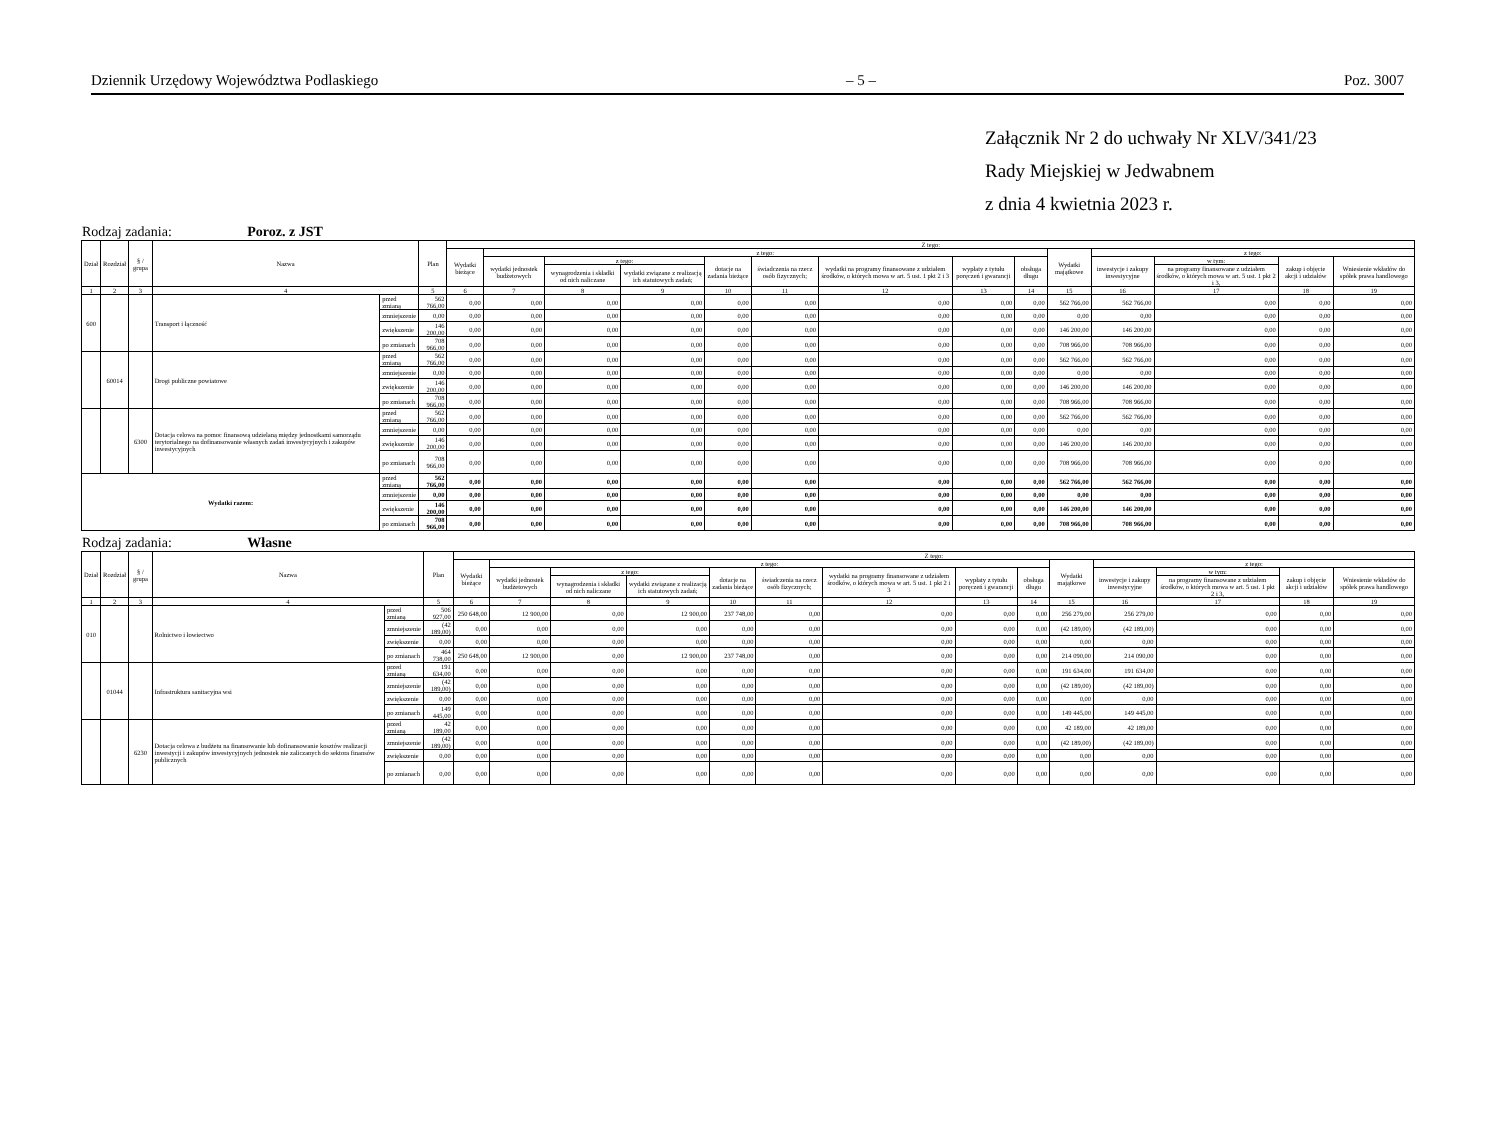Dziennik Urzędowy Województwa Podlaskiego – 5 – Poz. 3007
Załącznik Nr 2 do uchwały Nr XLV/341/23
Rady Miejskiej w Jedwabnem
z dnia 4 kwietnia 2023 r.
Rodzaj zadania: Poroz. z JST
| Dział | Rozdział | § / grupa | Nazwa | | Plan | Z tego: | | | | | | | | | | | | | |
| --- | --- | --- | --- | --- | --- | --- | --- | --- | --- | --- | --- | --- | --- | --- | --- | --- | --- | --- | --- |
| | | | | | | Wydatki bieżące | z tego: | | | | | | | | Wydatki majątkowe | z tego: | | | |
| | | | | | | | wydatki jednostek budżetowych | z tego: | | dotacje na zadania bieżące | świadczenia na rzecz osób fizycznych; | wydatki na programy finansowane z udziałem środków, o których mowa w art. 5 ust. 1 pkt 2 i 3 | wypłaty z tytułu poręczeń i gwarancji | obsługa długu | | inwestycje i zakupy inwestycyjne | w tym: | zakup i objęcie akcji i udziałów | Wniesienie wkładów do spółek prawa handlowego |
| | | | | | | | | wynagrodzenia i składki od nich naliczane | wydatki związane z realizacją ich statutowych zadań; | | | | | | | | na programy finansowane z udziałem środków, o których mowa w art. 5 ust. 1 pkt 2 i 3, | | |
| 1 | 2 | 3 | 4 | | 5 | 6 | 7 | 8 | 9 | 10 | 11 | 12 | 13 | 14 | 15 | 16 | 17 | 18 | 19 |
| 600 | | | Transport i łączność | przed zmianą | 562 766,00 | 0,00 | 0,00 | 0,00 | 0,00 | 0,00 | 0,00 | 0,00 | 0,00 | 0,00 | 562 766,00 | 562 766,00 | 0,00 | 0,00 | 0,00 |
| | | | | zmniejszenie | 0,00 | 0,00 | 0,00 | 0,00 | 0,00 | 0,00 | 0,00 | 0,00 | 0,00 | 0,00 | 0,00 | 0,00 | 0,00 | 0,00 | 0,00 |
| | | | | zwiększenie | 146 200,00 | 0,00 | 0,00 | 0,00 | 0,00 | 0,00 | 0,00 | 0,00 | 0,00 | 0,00 | 146 200,00 | 146 200,00 | 0,00 | 0,00 | 0,00 |
| | | | | po zmianach | 708 966,00 | 0,00 | 0,00 | 0,00 | 0,00 | 0,00 | 0,00 | 0,00 | 0,00 | 0,00 | 708 966,00 | 708 966,00 | 0,00 | 0,00 | 0,00 |
| | 60014 | | Drogi publiczne powiatowe | przed zmianą | 562 766,00 | 0,00 | 0,00 | 0,00 | 0,00 | 0,00 | 0,00 | 0,00 | 0,00 | 0,00 | 562 766,00 | 562 766,00 | 0,00 | 0,00 | 0,00 |
| | | | | zmniejszenie | 0,00 | 0,00 | 0,00 | 0,00 | 0,00 | 0,00 | 0,00 | 0,00 | 0,00 | 0,00 | 0,00 | 0,00 | 0,00 | 0,00 | 0,00 |
| | | | | zwiększenie | 146 200,00 | 0,00 | 0,00 | 0,00 | 0,00 | 0,00 | 0,00 | 0,00 | 0,00 | 0,00 | 146 200,00 | 146 200,00 | 0,00 | 0,00 | 0,00 |
| | | | | po zmianach | 708 966,00 | 0,00 | 0,00 | 0,00 | 0,00 | 0,00 | 0,00 | 0,00 | 0,00 | 0,00 | 708 966,00 | 708 966,00 | 0,00 | 0,00 | 0,00 |
| | | 6300 | Dotacja celowa na pomoc finansową udzielaną między jednostkami samorządu terytorialnego na dofinansowanie własnych zadań inwestycyjnych i zakupów inwestycyjnych | przed zmianą | 562 766,00 | 0,00 | 0,00 | 0,00 | 0,00 | 0,00 | 0,00 | 0,00 | 0,00 | 0,00 | 562 766,00 | 562 766,00 | 0,00 | 0,00 | 0,00 |
| | | | | zmniejszenie | 0,00 | 0,00 | 0,00 | 0,00 | 0,00 | 0,00 | 0,00 | 0,00 | 0,00 | 0,00 | 0,00 | 0,00 | 0,00 | 0,00 | 0,00 |
| | | | | zwiększenie | 146 200,00 | 0,00 | 0,00 | 0,00 | 0,00 | 0,00 | 0,00 | 0,00 | 0,00 | 0,00 | 146 200,00 | 146 200,00 | 0,00 | 0,00 | 0,00 |
| | | | | po zmianach | 708 966,00 | 0,00 | 0,00 | 0,00 | 0,00 | 0,00 | 0,00 | 0,00 | 0,00 | 0,00 | 708 966,00 | 708 966,00 | 0,00 | 0,00 | 0,00 |
| Wydatki razem: | | | | przed zmianą | 562 766,00 | 0,00 | 0,00 | 0,00 | 0,00 | 0,00 | 0,00 | 0,00 | 0,00 | 0,00 | 562 766,00 | 562 766,00 | 0,00 | 0,00 | 0,00 |
| | | | | zmniejszenie | 0,00 | 0,00 | 0,00 | 0,00 | 0,00 | 0,00 | 0,00 | 0,00 | 0,00 | 0,00 | 0,00 | 0,00 | 0,00 | 0,00 | 0,00 |
| | | | | zwiększenie | 146 200,00 | 0,00 | 0,00 | 0,00 | 0,00 | 0,00 | 0,00 | 0,00 | 0,00 | 0,00 | 146 200,00 | 146 200,00 | 0,00 | 0,00 | 0,00 |
| | | | | po zmianach | 708 966,00 | 0,00 | 0,00 | 0,00 | 0,00 | 0,00 | 0,00 | 0,00 | 0,00 | 0,00 | 708 966,00 | 708 966,00 | 0,00 | 0,00 | 0,00 |
Rodzaj zadania: Własne
| Dział | Rozdział | § / grupa | Nazwa | | Plan | Z tego: | | | | | | | | | | | | | |
| --- | --- | --- | --- | --- | --- | --- | --- | --- | --- | --- | --- | --- | --- | --- | --- | --- | --- | --- | --- |
| | | | | | | Wydatki bieżące | z tego: | | | | | | | | Wydatki majątkowe | z tego: | | | |
| | | | | | | | wydatki jednostek budżetowych | z tego: | | dotacje na zadania bieżące | świadczenia na rzecz osób fizycznych; | wydatki na programy finansowane z udziałem środków, o których mowa w art. 5 ust. 1 pkt 2 i 3 | wypłaty z tytułu poręczeń i gwarancji | obsługa długu | | inwestycje i zakupy inwestycyjne | w tym: | zakup i objęcie akcji i udziałów | Wniesienie wkładów do spółek prawa handlowego |
| | | | | | | | | wynagrodzenia i składki od nich naliczane | wydatki związane z realizacją ich statutowych zadań; | | | | | | | | na programy finansowane z udziałem środków, o których mowa w art. 5 ust. 1 pkt 2 i 3, | | |
| 1 | 2 | 3 | 4 | | 5 | 6 | 7 | 8 | 9 | 10 | 11 | 12 | 13 | 14 | 15 | 16 | 17 | 18 | 19 |
| 010 | | | Rolnictwo i łowiectwo | przed zmianą | 506 927,00 | 250 648,00 | 12 900,00 | 0,00 | 12 900,00 | 237 748,00 | 0,00 | 0,00 | 0,00 | 0,00 | 256 279,00 | 256 279,00 | 0,00 | 0,00 | 0,00 |
| | | | | zmniejszenie | (42 189,00) | 0,00 | 0,00 | 0,00 | 0,00 | 0,00 | 0,00 | 0,00 | 0,00 | 0,00 | (42 189,00) | (42 189,00) | 0,00 | 0,00 | 0,00 |
| | | | | zwiększenie | 0,00 | 0,00 | 0,00 | 0,00 | 0,00 | 0,00 | 0,00 | 0,00 | 0,00 | 0,00 | 0,00 | 0,00 | 0,00 | 0,00 | 0,00 |
| | | | | po zmianach | 464 738,00 | 250 648,00 | 12 900,00 | 0,00 | 12 900,00 | 237 748,00 | 0,00 | 0,00 | 0,00 | 0,00 | 214 090,00 | 214 090,00 | 0,00 | 0,00 | 0,00 |
| | 01044 | | Infrastruktura sanitacyjna wsi | przed zmianą | 191 634,00 | 0,00 | 0,00 | 0,00 | 0,00 | 0,00 | 0,00 | 0,00 | 0,00 | 0,00 | 191 634,00 | 191 634,00 | 0,00 | 0,00 | 0,00 |
| | | | | zmniejszenie | (42 189,00) | 0,00 | 0,00 | 0,00 | 0,00 | 0,00 | 0,00 | 0,00 | 0,00 | 0,00 | (42 189,00) | (42 189,00) | 0,00 | 0,00 | 0,00 |
| | | | | zwiększenie | 0,00 | 0,00 | 0,00 | 0,00 | 0,00 | 0,00 | 0,00 | 0,00 | 0,00 | 0,00 | 0,00 | 0,00 | 0,00 | 0,00 | 0,00 |
| | | | | po zmianach | 149 445,00 | 0,00 | 0,00 | 0,00 | 0,00 | 0,00 | 0,00 | 0,00 | 0,00 | 0,00 | 149 445,00 | 149 445,00 | 0,00 | 0,00 | 0,00 |
| | | 6230 | Dotacja celowa z budżetu na finansowanie lub dofinansowanie kosztów realizacji inwestycji i zakupów inwestycyjnych jednostek nie zaliczanych do sektora finansów publicznych | przed zmianą | 42 189,00 | 0,00 | 0,00 | 0,00 | 0,00 | 0,00 | 0,00 | 0,00 | 0,00 | 0,00 | 42 189,00 | 42 189,00 | 0,00 | 0,00 | 0,00 |
| | | | | zmniejszenie | (42 189,00) | 0,00 | 0,00 | 0,00 | 0,00 | 0,00 | 0,00 | 0,00 | 0,00 | 0,00 | (42 189,00) | (42 189,00) | 0,00 | 0,00 | 0,00 |
| | | | | zwiększenie | 0,00 | 0,00 | 0,00 | 0,00 | 0,00 | 0,00 | 0,00 | 0,00 | 0,00 | 0,00 | 0,00 | 0,00 | 0,00 | 0,00 | 0,00 |
| | | | | po zmianach | 0,00 | 0,00 | 0,00 | 0,00 | 0,00 | 0,00 | 0,00 | 0,00 | 0,00 | 0,00 | 0,00 | 0,00 | 0,00 | 0,00 | 0,00 |